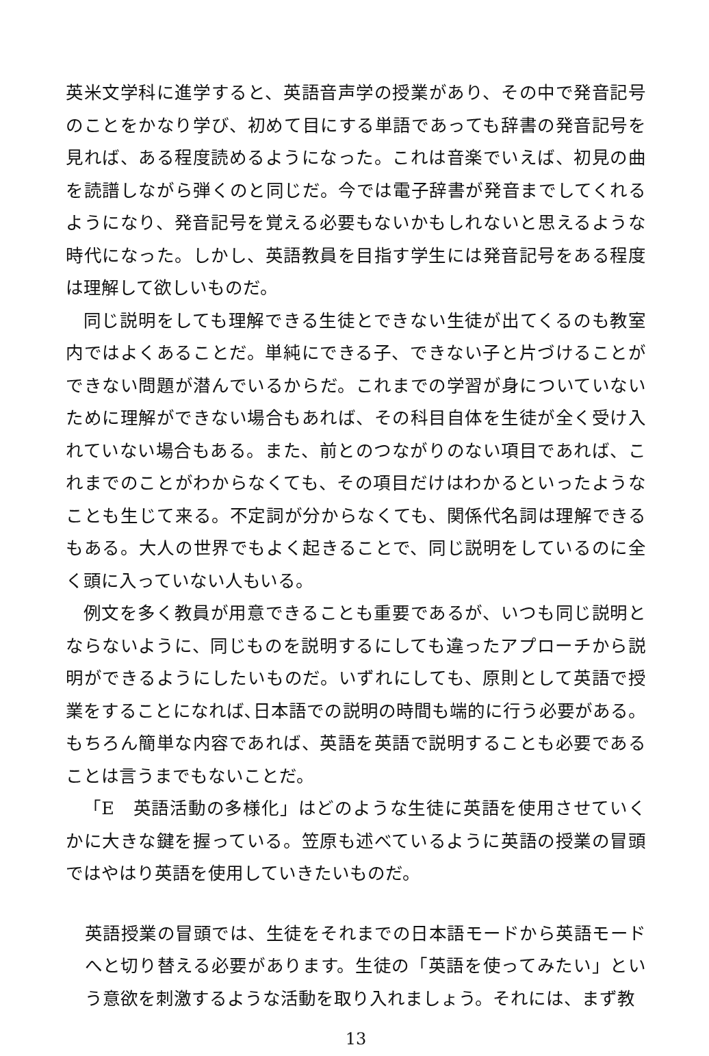英米文学科に進学すると、英語音声学の授業があり、その中で発音記号のことをかなり学び、初めて目にする単語であっても辞書の発音記号を見れば、ある程度読めるようになった。これは音楽でいえば、初見の曲を読譜しながら弾くのと同じだ。今では電子辞書が発音までしてくれるようになり、発音記号を覚える必要もないかもしれないと思えるような時代になった。しかし、英語教員を目指す学生には発音記号をある程度は理解して欲しいものだ。
同じ説明をしても理解できる生徒とできない生徒が出てくるのも教室内ではよくあることだ。単純にできる子、できない子と片づけることができない問題が潜んでいるからだ。これまでの学習が身についていないために理解ができない場合もあれば、その科目自体を生徒が全く受け入れていない場合もある。また、前とのつながりのない項目であれば、これまでのことがわからなくても、その項目だけはわかるといったようなことも生じて来る。不定詞が分からなくても、関係代名詞は理解できるもある。大人の世界でもよく起きることで、同じ説明をしているのに全く頭に入っていない人もいる。
例文を多く教員が用意できることも重要であるが、いつも同じ説明とならないように、同じものを説明するにしても違ったアプローチから説明ができるようにしたいものだ。いずれにしても、原則として英語で授業をすることになれば､日本語での説明の時間も端的に行う必要がある。もちろん簡単な内容であれば、英語を英語で説明することも必要であることは言うまでもないことだ。
「E　英語活動の多様化」はどのような生徒に英語を使用させていくかに大きな鍵を握っている。笠原も述べているように英語の授業の冒頭ではやはり英語を使用していきたいものだ。
英語授業の冒頭では、生徒をそれまでの日本語モードから英語モードへと切り替える必要があります。生徒の「英語を使ってみたい」という意欲を刺激するような活動を取り入れましょう。それには、まず教
13